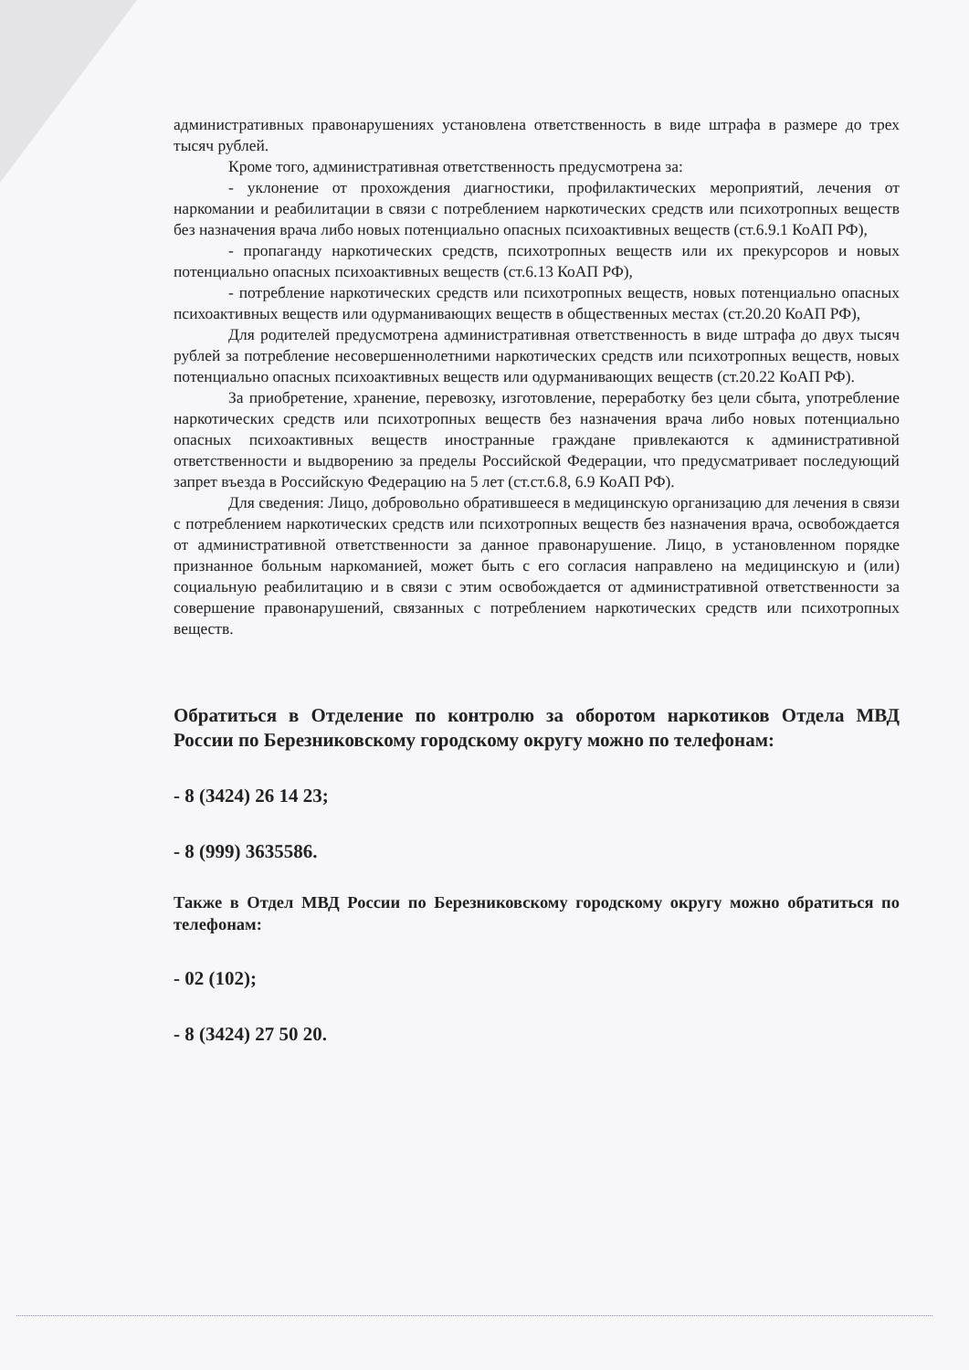административных правонарушениях установлена ответственность в виде штрафа в размере до трех тысяч рублей.
Кроме того, административная ответственность предусмотрена за:
- уклонение от прохождения диагностики, профилактических мероприятий, лечения от наркомании и реабилитации в связи с потреблением наркотических средств или психотропных веществ без назначения врача либо новых потенциально опасных психоактивных веществ (ст.6.9.1 КоАП РФ),
- пропаганду наркотических средств, психотропных веществ или их прекурсоров и новых потенциально опасных психоактивных веществ (ст.6.13 КоАП РФ),
- потребление наркотических средств или психотропных веществ, новых потенциально опасных психоактивных веществ или одурманивающих веществ в общественных местах (ст.20.20 КоАП РФ),
Для родителей предусмотрена административная ответственность в виде штрафа до двух тысяч рублей за потребление несовершеннолетними наркотических средств или психотропных веществ, новых потенциально опасных психоактивных веществ или одурманивающих веществ (ст.20.22 КоАП РФ).
За приобретение, хранение, перевозку, изготовление, переработку без цели сбыта, употребление наркотических средств или психотропных веществ без назначения врача либо новых потенциально опасных психоактивных веществ иностранные граждане привлекаются к административной ответственности и выдворению за пределы Российской Федерации, что предусматривает последующий запрет въезда в Российскую Федерацию на 5 лет (ст.ст.6.8, 6.9 КоАП РФ).
Для сведения: Лицо, добровольно обратившееся в медицинскую организацию для лечения в связи с потреблением наркотических средств или психотропных веществ без назначения врача, освобождается от административной ответственности за данное правонарушение. Лицо, в установленном порядке признанное больным наркоманией, может быть с его согласия направлено на медицинскую и (или) социальную реабилитацию и в связи с этим освобождается от административной ответственности за совершение правонарушений, связанных с потреблением наркотических средств или психотропных веществ.
Обратиться в Отделение по контролю за оборотом наркотиков Отдела МВД России по Березниковскому городскому округу можно по телефонам:
- 8 (3424) 26 14 23;
- 8 (999) 3635586.
Также в Отдел МВД России по Березниковскому городскому округу можно обратиться по телефонам:
- 02 (102);
- 8 (3424) 27 50 20.